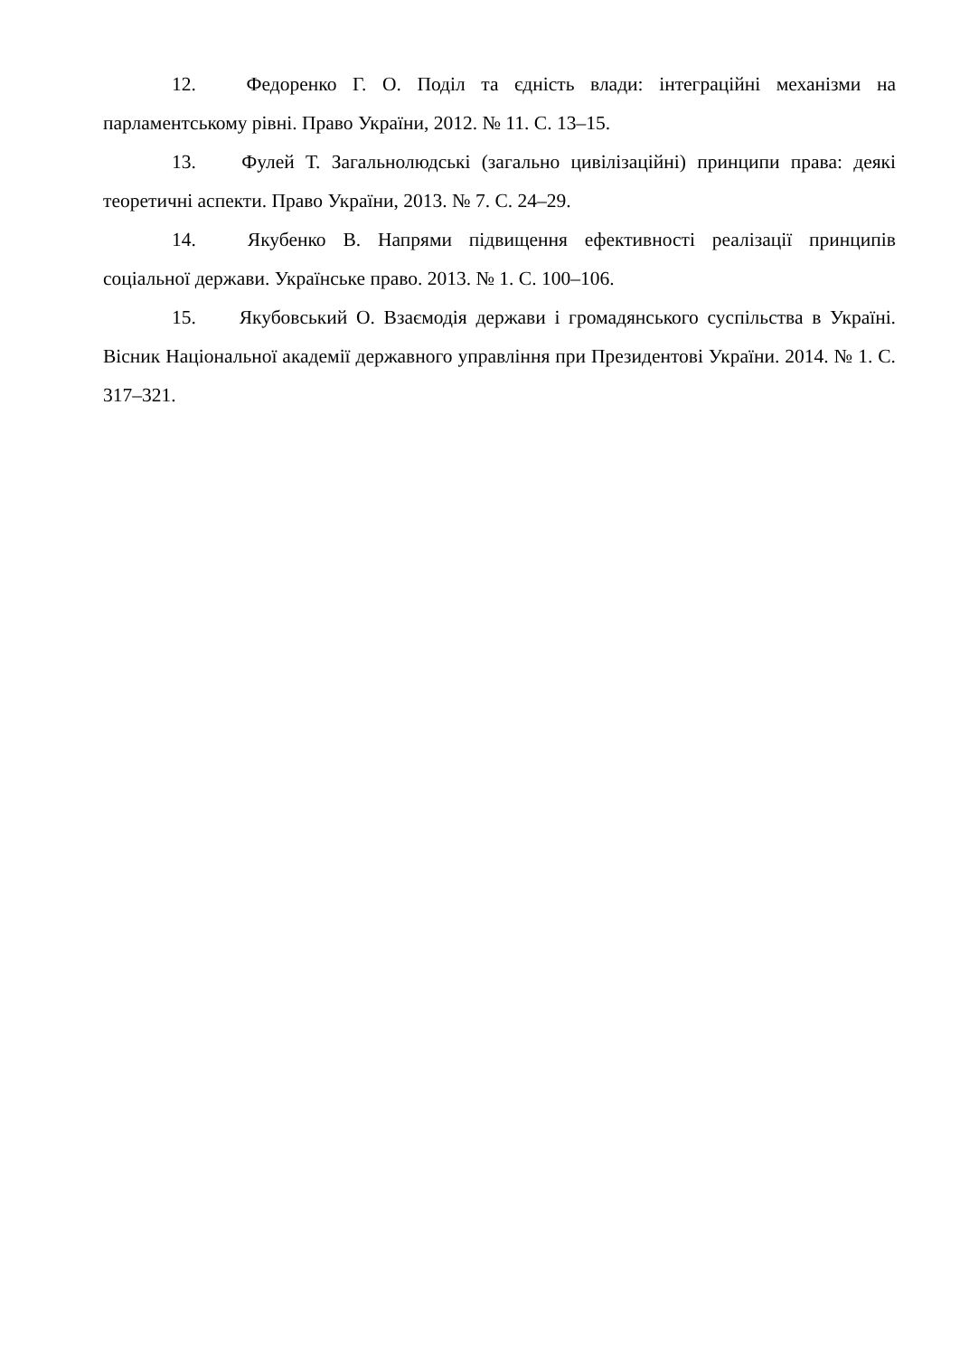12. Федоренко Г. О. Поділ та єдність влади: інтеграційні механізми на парламентському рівні. Право України, 2012. № 11. С. 13–15.
13. Фулей Т. Загальнолюдські (загально цивілізаційні) принципи права: деякі теоретичні аспекти. Право України, 2013. № 7. С. 24–29.
14. Якубенко В. Напрями підвищення ефективності реалізації принципів соціальної держави. Українське право. 2013. № 1. С. 100–106.
15. Якубовський О. Взаємодія держави і громадянського суспільства в Україні. Вісник Національної академії державного управління при Президентові України. 2014. № 1. С. 317–321.